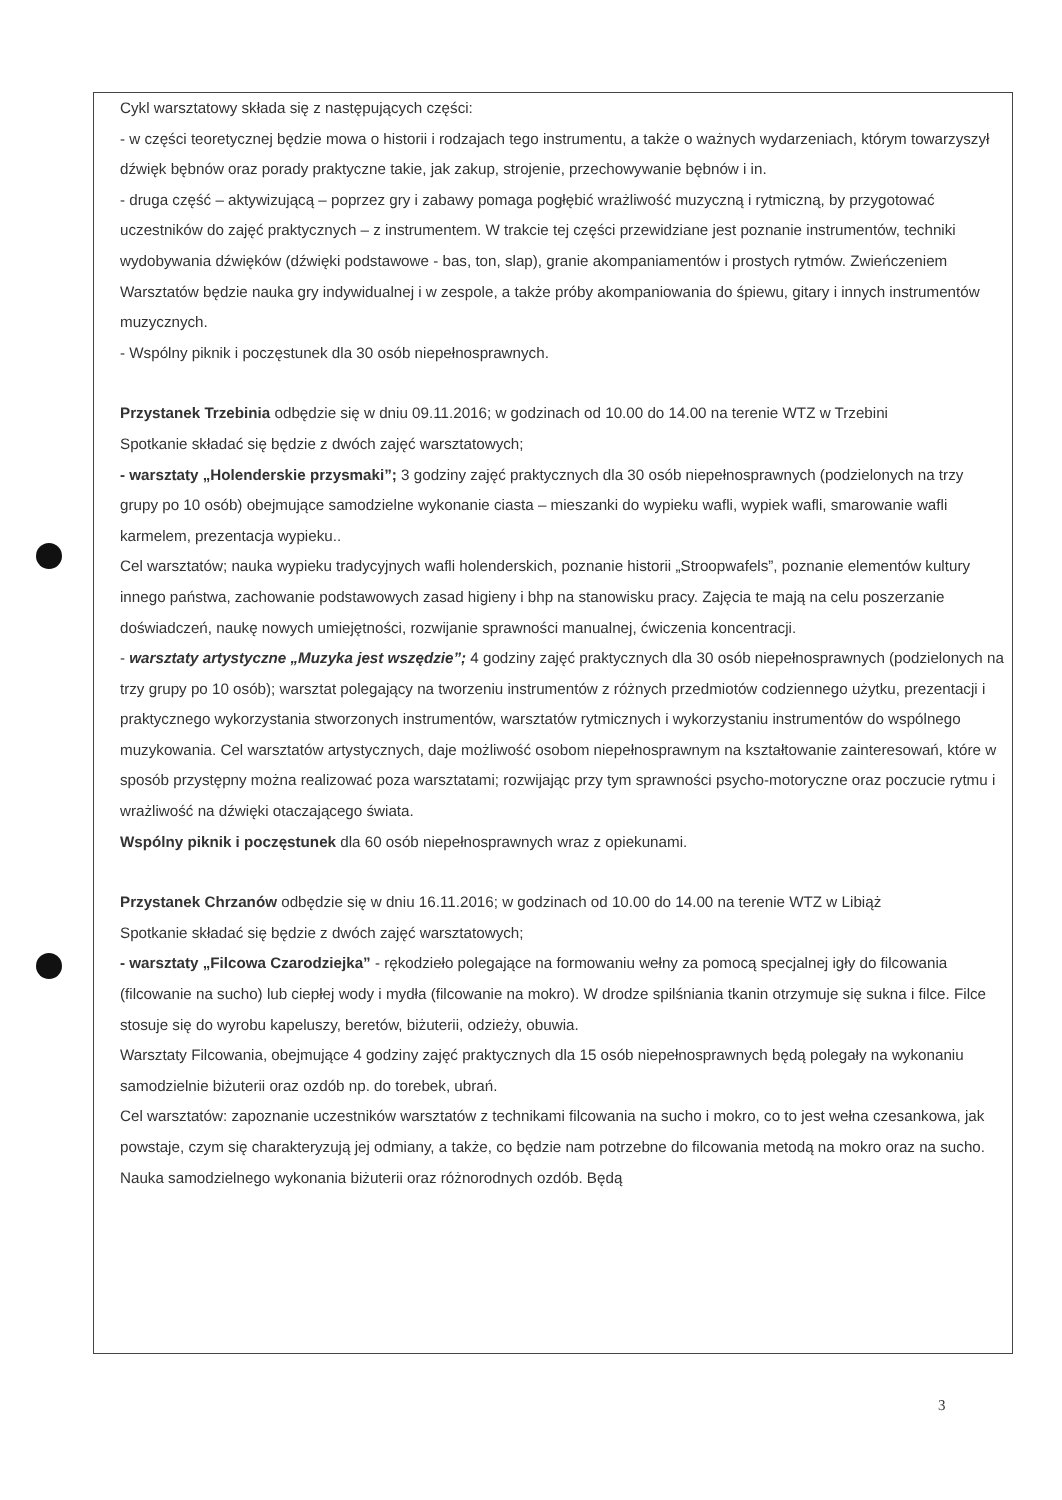Cykl warsztatowy składa się z następujących części:
- w części teoretycznej będzie mowa o historii i rodzajach tego instrumentu, a także o ważnych wydarzeniach, którym towarzyszył dźwięk bębnów oraz porady praktyczne takie, jak zakup, strojenie, przechowywanie bębnów i in.
- druga część – aktywizującą – poprzez gry i zabawy pomaga pogłębić wrażliwość muzyczną i rytmiczną, by przygotować uczestników do zajęć praktycznych – z instrumentem. W trakcie tej części przewidziane jest poznanie instrumentów, techniki wydobywania dźwięków (dźwięki podstawowe - bas, ton, slap), granie akompaniamentów i prostych rytmów. Zwieńczeniem Warsztatów będzie nauka gry indywidualnej i w zespole, a także próby akompaniowania do śpiewu, gitary i innych instrumentów muzycznych.
- Wspólny piknik i poczęstunek dla 30 osób niepełnosprawnych.
Przystanek Trzebinia odbędzie się w dniu 09.11.2016; w godzinach od 10.00 do 14.00 na terenie WTZ w Trzebini
Spotkanie składać się będzie z dwóch zajęć warsztatowych;
- warsztaty „Holenderskie przysmaki”; 3 godziny zajęć praktycznych dla 30 osób niepełnosprawnych (podzielonych na trzy grupy po 10 osób) obejmujące samodzielne wykonanie ciasta – mieszanki do wypieku wafli, wypiek wafli, smarowanie wafli karmelem, prezentacja wypieku..
Cel warsztatów; nauka wypieku tradycyjnych wafli holenderskich, poznanie historii „Stroopwafels”, poznanie elementów kultury innego państwa, zachowanie podstawowych zasad higieny i bhp na stanowisku pracy. Zajęcia te mają na celu poszerzanie doświadczeń, naukę nowych umiejętności, rozwijanie sprawności manualnej, ćwiczenia koncentracji.
- warsztaty artystyczne „Muzyka jest wszędzie”; 4 godziny zajęć praktycznych dla 30 osób niepełnosprawnych (podzielonych na trzy grupy po 10 osób); warsztat polegający na tworzeniu instrumentów z różnych przedmiotów codziennego użytku, prezentacji i praktycznego wykorzystania stworzonych instrumentów, warsztatów rytmicznych i wykorzystaniu instrumentów do wspólnego muzykowania. Cel warsztatów artystycznych, daje możliwość osobom niepełnosprawnym na kształtowanie zainteresowań, które w sposób przystępny można realizować poza warsztatami; rozwijając przy tym sprawności psycho-motoryczne oraz poczucie rytmu i wrażliwość na dźwięki otaczającego świata.
Wspólny piknik i poczęstunek dla 60 osób niepełnosprawnych wraz z opiekunami.
Przystanek Chrzanów odbędzie się w dniu 16.11.2016; w godzinach od 10.00 do 14.00 na terenie WTZ w Libiąż
Spotkanie składać się będzie z dwóch zajęć warsztatowych;
- warsztaty „Filcowa Czarodziejka” - rękodzieło polegające na formowaniu wełny za pomocą specjalnej igły do filcowania (filcowanie na sucho) lub ciepłej wody i mydła (filcowanie na mokro). W drodze spilśniania tkanin otrzymuje się sukna i filce. Filce stosuje się do wyrobu kapeluszy, beretów, biżuterii, odzieży, obuwia.
Warsztaty Filcowania, obejmujące 4 godziny zajęć praktycznych dla 15 osób niepełnosprawnych będą polegały na wykonaniu samodzielnie biżuterii oraz ozdób np. do torebek, ubrań.
Cel warsztatów: zapoznanie uczestników warsztatów z technikami filcowania na sucho i mokro, co to jest wełna czesankowa, jak powstaje, czym się charakteryzują jej odmiany, a także, co będzie nam potrzebne do filcowania metodą na mokro oraz na sucho. Nauka samodzielnego wykonania biżuterii oraz różnorodnych ozdób. Będą
3